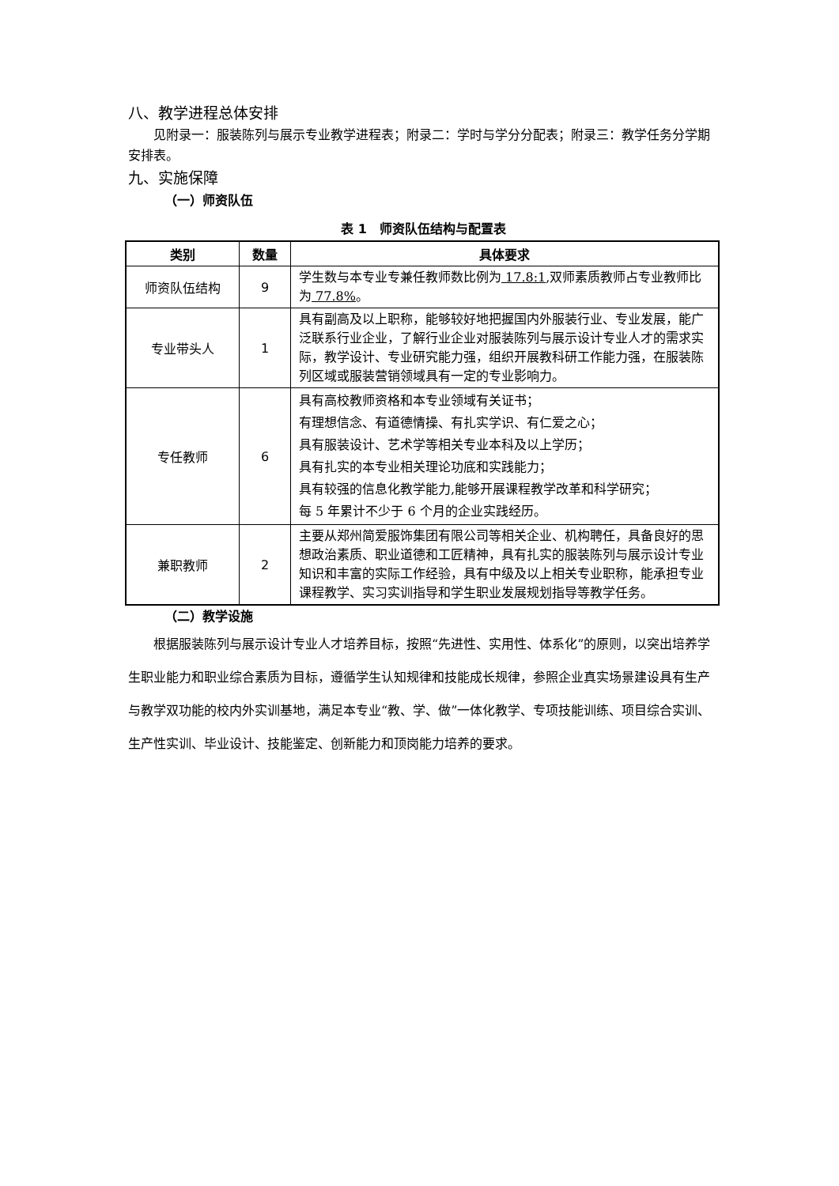八、教学进程总体安排
见附录一：服装陈列与展示专业教学进程表；附录二：学时与学分分配表；附录三：教学任务分学期安排表。
九、实施保障
（一）师资队伍
表 1　师资队伍结构与配置表
| 类别 | 数量 | 具体要求 |
| --- | --- | --- |
| 师资队伍结构 | 9 | 学生数与本专业专兼任教师数比例为 17.8:1 ,双师素质教师占专业教师比为 77.8% 。 |
| 专业带头人 | 1 | 具有副高及以上职称，能够较好地把握国内外服装行业、专业发展，能广泛联系行业企业，了解行业企业对服装陈列与展示设计专业人才的需求实际，教学设计、专业研究能力强，组织开展教科研工作能力强，在服装陈列区域或服装营销领域具有一定的专业影响力。 |
| 专任教师 | 6 | 具有高校教师资格和本专业领域有关证书； 有理想信念、有道德情操、有扎实学识、有仁爱之心； 具有服装设计、艺术学等相关专业本科及以上学历； 具有扎实的本专业相关理论功底和实践能力； 具有较强的信息化教学能力,能够开展课程教学改革和科学研究； 每 5 年累计不少于 6 个月的企业实践经历。 |
| 兼职教师 | 2 | 主要从郑州简爱服饰集团有限公司等相关企业、机构聘任，具备良好的思想政治素质、职业道德和工匠精神，具有扎实的服装陈列与展示设计专业知识和丰富的实际工作经验，具有中级及以上相关专业职称，能承担专业课程教学、实习实训指导和学生职业发展规划指导等教学任务。 |
（二）教学设施
根据服装陈列与展示设计专业人才培养目标，按照“先进性、实用性、体系化”的原则，以突出培养学生职业能力和职业综合素质为目标，遵循学生认知规律和技能成长规律，参照企业真实场景建设具有生产与教学双功能的校内外实训基地，满足本专业“教、学、做”一体化教学、专项技能训练、项目综合实训、生产性实训、毕业设计、技能鉴定、创新能力和顶岗能力培养的要求。